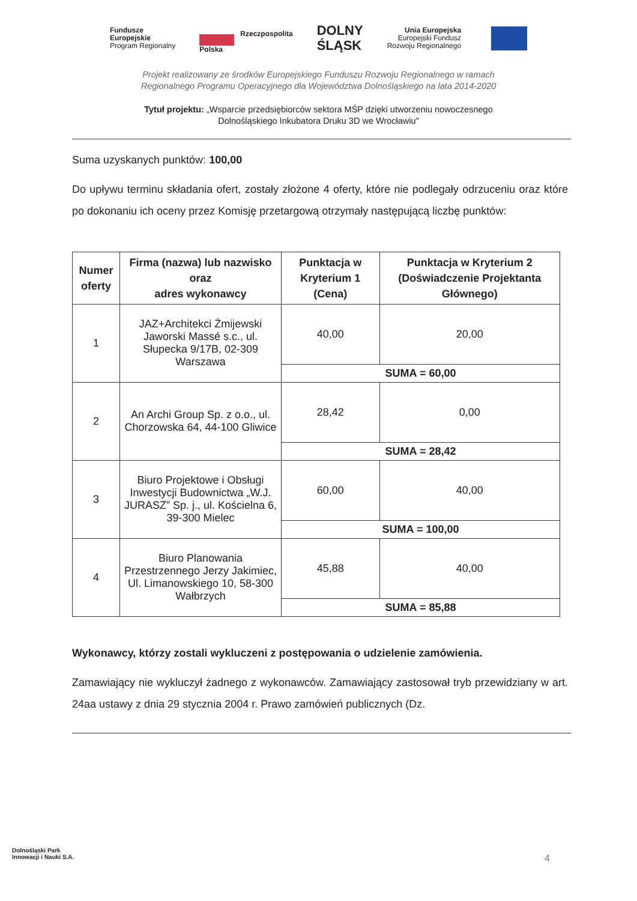Fundusze
Europejskie
Program Regionalny
Rzeczpospolita
Polska
DOLNY
ŚLĄSK
Unia Europejska
Europejski Fundusz
Rozwoju Regionalnego
Projekt realizowany ze środków Europejskiego Funduszu Rozwoju Regionalnego w ramach
Regionalnego Programu Operacyjnego dla Województwa Dolnośląskiego na lata 2014-2020
Tytuł projektu: „Wsparcie przedsiębiorców sektora MŚP dzięki utworzeniu nowoczesnego
Dolnośląskiego Inkubatora Druku 3D we Wrocławiu"
Suma uzyskanych punktów: 100,00
Do upływu terminu składania ofert, zostały złożone 4 oferty, które nie podlegały odrzuceniu oraz które po dokonaniu ich oceny przez Komisję przetargową otrzymały następującą liczbę punktów:
| Numer oferty | Firma (nazwa) lub nazwisko oraz adres wykonawcy | Punktacja w Kryterium 1 (Cena) | Punktacja w Kryterium 2 (Doświadczenie Projektanta Głównego) |
| --- | --- | --- | --- |
| 1 | JAZ+Architekci Żmijewski Jaworski Massé s.c., ul. Słupecka 9/17B, 02-309 Warszawa | 40,00 | 20,00 |
| | | SUMA = 60,00 | |
| 2 | An Archi Group Sp. z o.o., ul. Chorzowska 64, 44-100 Gliwice | 28,42 | 0,00 |
| | | SUMA = 28,42 | |
| 3 | Biuro Projektowe i Obsługi Inwestycji Budownictwa „W.J. JURASZ” Sp. j., ul. Kościelna 6, 39-300 Mielec | 60,00 | 40,00 |
| | | SUMA = 100,00 | |
| 4 | Biuro Planowania Przestrzennego Jerzy Jakimiec, Ul. Limanowskiego 10, 58-300 Wałbrzych | 45,88 | 40,00 |
| | | SUMA = 85,88 | |
Wykonawcy, którzy zostali wykluczeni z postępowania o udzielenie zamówienia.
Zamawiający nie wykluczył żadnego z wykonawców. Zamawiający zastosował tryb przewidziany w art. 24aa ustawy z dnia 29 stycznia 2004 r. Prawo zamówień publicznych (Dz.
Dolnośląski Park
Innowacji i Nauki S.A.
4